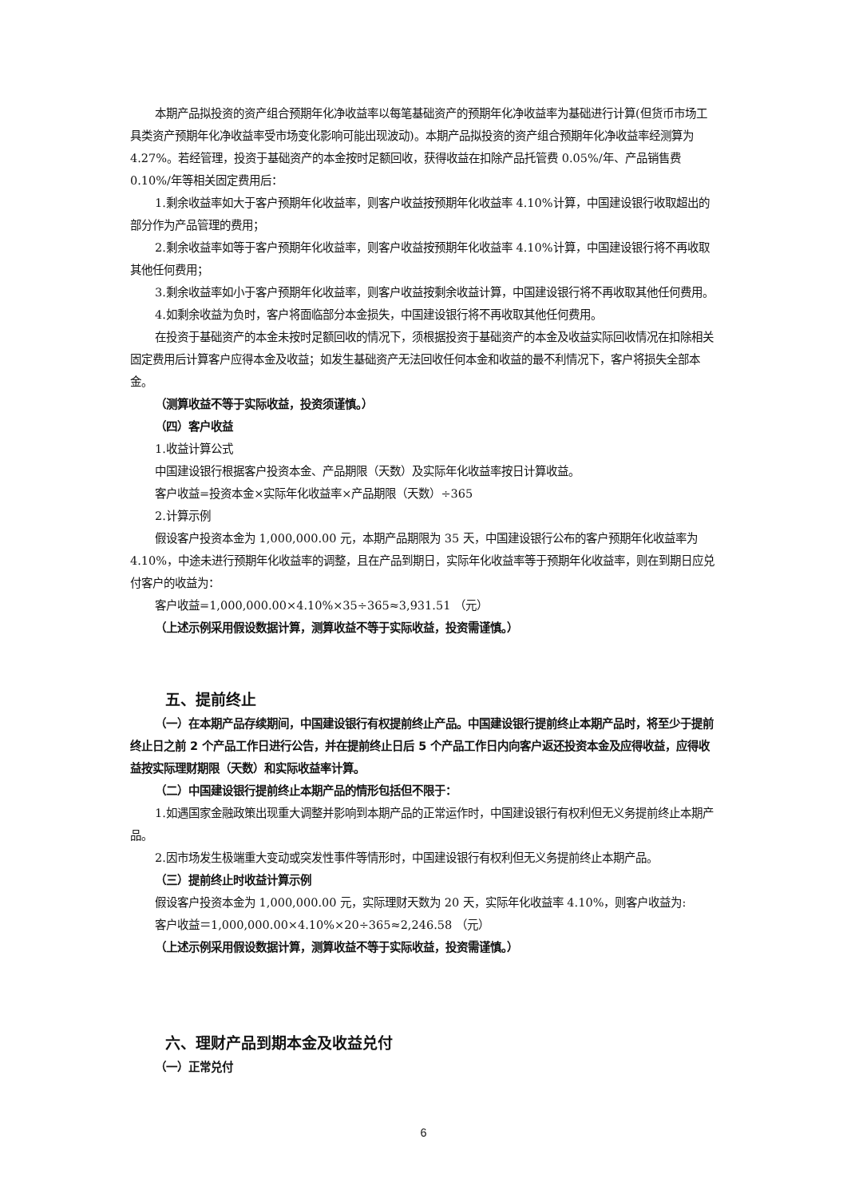本期产品拟投资的资产组合预期年化净收益率以每笔基础资产的预期年化净收益率为基础进行计算(但货币市场工具类资产预期年化净收益率受市场变化影响可能出现波动)。本期产品拟投资的资产组合预期年化净收益率经测算为 4.27%。若经管理，投资于基础资产的本金按时足额回收，获得收益在扣除产品托管费 0.05%/年、产品销售费 0.10%/年等相关固定费用后：
1.剩余收益率如大于客户预期年化收益率，则客户收益按预期年化收益率 4.10%计算，中国建设银行收取超出的部分作为产品管理的费用；
2.剩余收益率如等于客户预期年化收益率，则客户收益按预期年化收益率 4.10%计算，中国建设银行将不再收取其他任何费用；
3.剩余收益率如小于客户预期年化收益率，则客户收益按剩余收益计算，中国建设银行将不再收取其他任何费用。
4.如剩余收益为负时，客户将面临部分本金损失，中国建设银行将不再收取其他任何费用。
在投资于基础资产的本金未按时足额回收的情况下，须根据投资于基础资产的本金及收益实际回收情况在扣除相关固定费用后计算客户应得本金及收益；如发生基础资产无法回收任何本金和收益的最不利情况下，客户将损失全部本金。
（测算收益不等于实际收益，投资须谨慎。）
（四）客户收益
1.收益计算公式
中国建设银行根据客户投资本金、产品期限（天数）及实际年化收益率按日计算收益。
客户收益=投资本金×实际年化收益率×产品期限（天数）÷365
2.计算示例
假设客户投资本金为 1,000,000.00 元，本期产品期限为 35 天，中国建设银行公布的客户预期年化收益率为 4.10%，中途未进行预期年化收益率的调整，且在产品到期日，实际年化收益率等于预期年化收益率，则在到期日应兑付客户的收益为：
客户收益=1,000,000.00×4.10%×35÷365≈3,931.51 （元）
（上述示例采用假设数据计算，测算收益不等于实际收益，投资需谨慎。）
五、提前终止
（一）在本期产品存续期间，中国建设银行有权提前终止产品。中国建设银行提前终止本期产品时，将至少于提前终止日之前 2 个产品工作日进行公告，并在提前终止日后 5 个产品工作日内向客户返还投资本金及应得收益，应得收益按实际理财期限（天数）和实际收益率计算。
（二）中国建设银行提前终止本期产品的情形包括但不限于：
1.如遇国家金融政策出现重大调整并影响到本期产品的正常运作时，中国建设银行有权利但无义务提前终止本期产品。
2.因市场发生极端重大变动或突发性事件等情形时，中国建设银行有权利但无义务提前终止本期产品。
（三）提前终止时收益计算示例
假设客户投资本金为 1,000,000.00 元，实际理财天数为 20 天，实际年化收益率 4.10%，则客户收益为:
客户收益＝1,000,000.00×4.10%×20÷365≈2,246.58 （元）
（上述示例采用假设数据计算，测算收益不等于实际收益，投资需谨慎。）
六、理财产品到期本金及收益兑付
（一）正常兑付
6